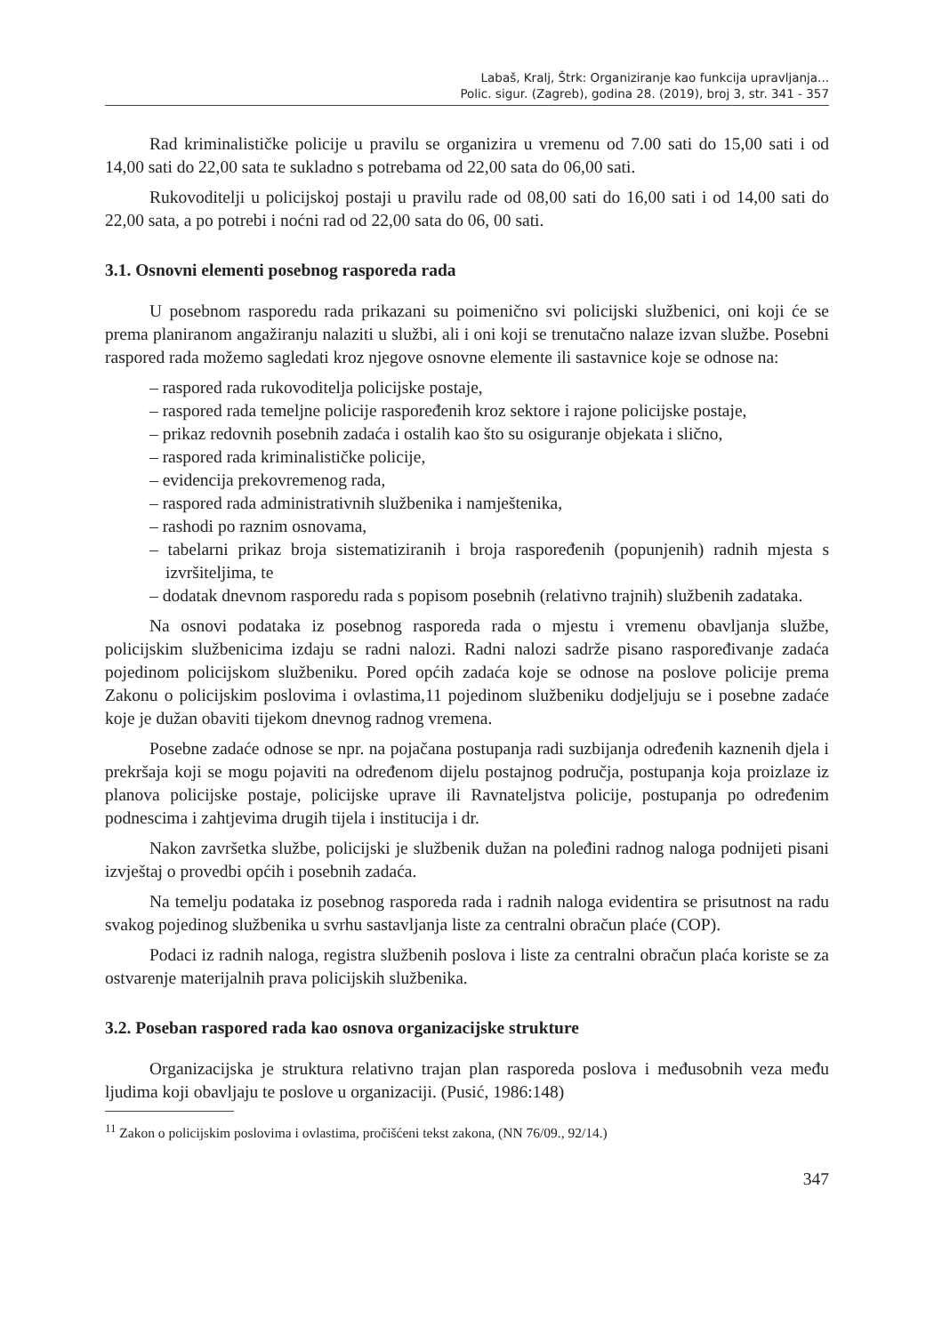Labaš, Kralj, Štrk: Organiziranje kao funkcija upravljanja...
Polic. sigur. (Zagreb), godina 28. (2019), broj 3, str. 341 - 357
Rad kriminalističke policije u pravilu se organizira u vremenu od 7.00 sati do 15,00 sati i od 14,00 sati do 22,00 sata te sukladno s potrebama od 22,00 sata do 06,00 sati.
Rukovoditelji u policijskoj postaji u pravilu rade od 08,00 sati do 16,00 sati i od 14,00 sati do 22,00 sata, a po potrebi i noćni rad od 22,00 sata do 06, 00 sati.
3.1. Osnovni elementi posebnog rasporeda rada
U posebnom rasporedu rada prikazani su poimenično svi policijski službenici, oni koji će se prema planiranom angažiranju nalaziti u službi, ali i oni koji se trenutačno nalaze izvan službe. Posebni raspored rada možemo sagledati kroz njegove osnovne elemente ili sastavnice koje se odnose na:
– raspored rada rukovoditelja policijske postaje,
– raspored rada temeljne policije raspoređenih kroz sektore i rajone policijske postaje,
– prikaz redovnih posebnih zadaća i ostalih kao što su osiguranje objekata i slično,
– raspored rada kriminalističke policije,
– evidencija prekovremenog rada,
– raspored rada administrativnih službenika i namještenika,
– rashodi po raznim osnovama,
– tabelarni prikaz broja sistematiziranih i broja raspoređenih (popunjenih) radnih mjesta s izvršiteljima, te
– dodatak dnevnom rasporedu rada s popisom posebnih (relativno trajnih) službenih zadataka.
Na osnovi podataka iz posebnog rasporeda rada o mjestu i vremenu obavljanja službe, policijskim službenicima izdaju se radni nalozi. Radni nalozi sadrže pisano raspoređivanje zadaća pojedinom policijskom službeniku. Pored općih zadaća koje se odnose na poslove policije prema Zakonu o policijskim poslovima i ovlastima,11 pojedinom službeniku dodjeljuju se i posebne zadaće koje je dužan obaviti tijekom dnevnog radnog vremena.
Posebne zadaće odnose se npr. na pojačana postupanja radi suzbijanja određenih kaznenih djela i prekršaja koji se mogu pojaviti na određenom dijelu postajnog područja, postupanja koja proizlaze iz planova policijske postaje, policijske uprave ili Ravnateljstva policije, postupanja po određenim podnescima i zahtjevima drugih tijela i institucija i dr.
Nakon završetka službe, policijski je službenik dužan na poleđini radnog naloga podnijeti pisani izvještaj o provedbi općih i posebnih zadaća.
Na temelju podataka iz posebnog rasporeda rada i radnih naloga evidentira se prisutnost na radu svakog pojedinog službenika u svrhu sastavljanja liste za centralni obračun plaće (COP).
Podaci iz radnih naloga, registra službenih poslova i liste za centralni obračun plaća koriste se za ostvarenje materijalnih prava policijskih službenika.
3.2. Poseban raspored rada kao osnova organizacijske strukture
Organizacijska je struktura relativno trajan plan rasporeda poslova i međusobnih veza među ljudima koji obavljaju te poslove u organizaciji. (Pusić, 1986:148)
<sup>11</sup> Zakon o policijskim poslovima i ovlastima, pročišćeni tekst zakona, (NN 76/09., 92/14.)
347